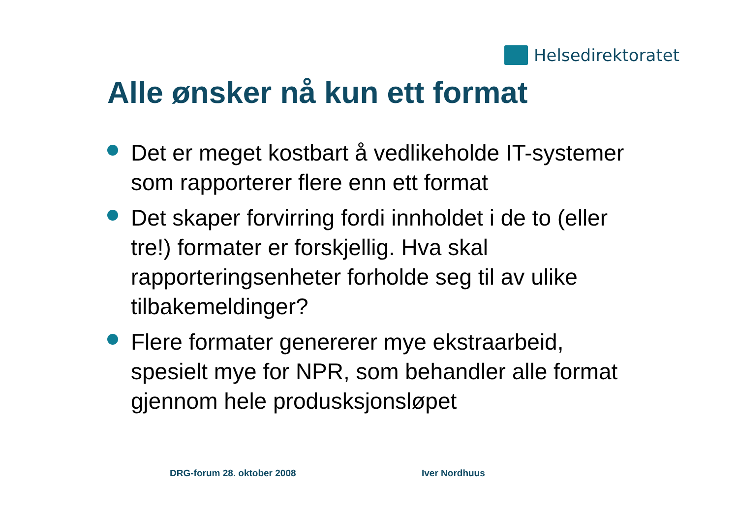Helsedirektoratet
Alle ønsker nå kun ett format
Det er meget kostbart å vedlikeholde IT-systemer som rapporterer flere enn ett format
Det skaper forvirring fordi innholdet i de to (eller tre!) formater er forskjellig. Hva skal rapporteringsenheter forholde seg til av ulike tilbakemeldinger?
Flere formater genererer mye ekstraarbeid, spesielt mye for NPR, som behandler alle format gjennom hele produsksjonsløpet
DRG-forum 28. oktober 2008 Iver Nordhuus